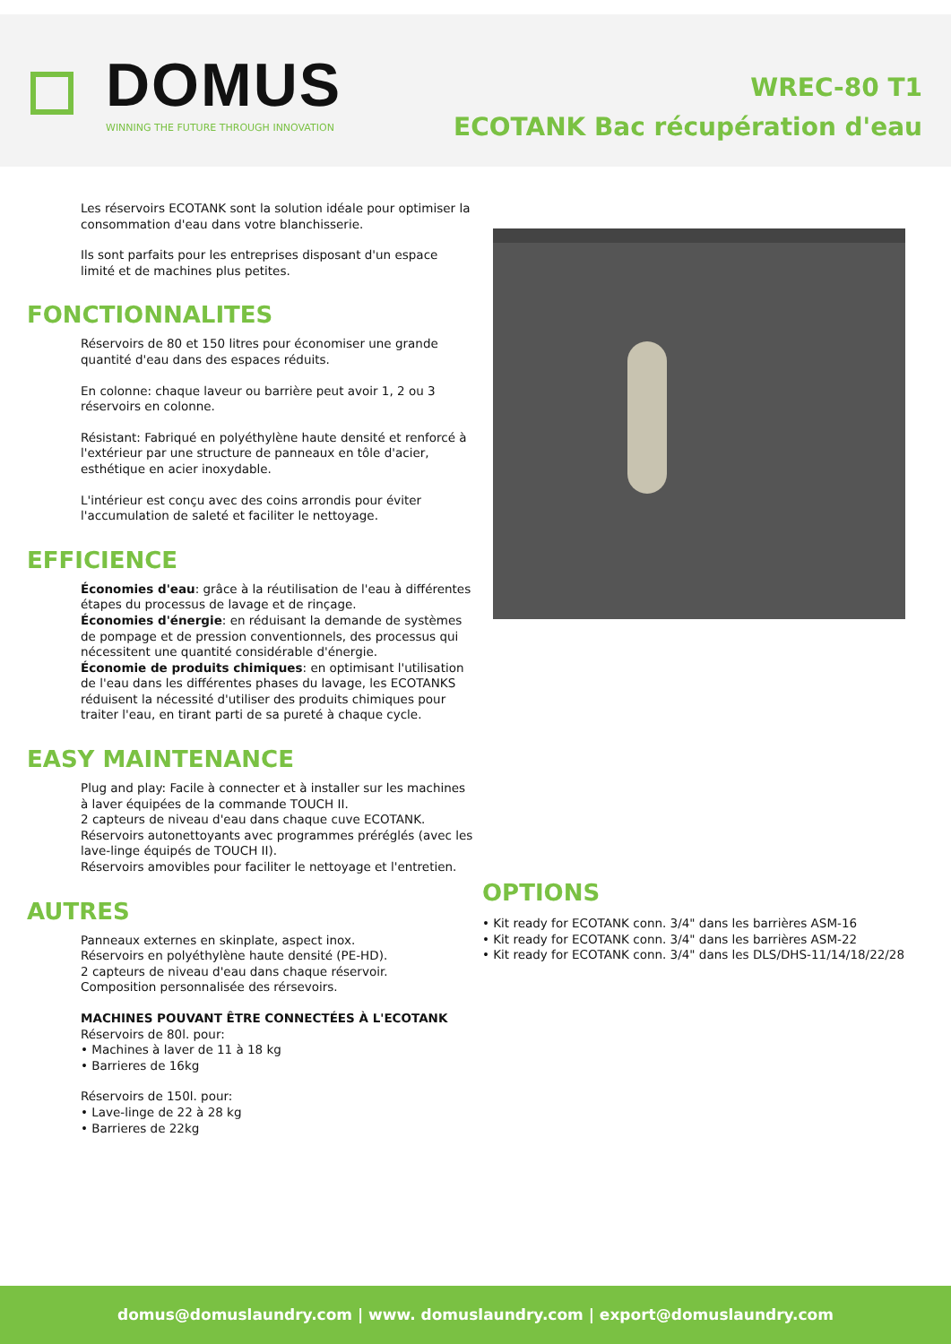DOMUS
WINNING THE FUTURE THROUGH INNOVATION
WREC-80 T1
ECOTANK Bac récupération d'eau
Les réservoirs ECOTANK sont la solution idéale pour optimiser la consommation d'eau dans votre blanchisserie.
Ils sont parfaits pour les entreprises disposant d'un espace limité et de machines plus petites.
FONCTIONNALITES
Réservoirs de 80 et 150 litres pour économiser une grande quantité d'eau dans des espaces réduits.
En colonne: chaque laveur ou barrière peut avoir 1, 2 ou 3 réservoirs en colonne.
Résistant: Fabriqué en polyéthylène haute densité et renforcé à l'extérieur par une structure de panneaux en tôle d'acier, esthétique en acier inoxydable.
L'intérieur est conçu avec des coins arrondis pour éviter l'accumulation de saleté et faciliter le nettoyage.
EFFICIENCE
Économies d'eau: grâce à la réutilisation de l'eau à différentes étapes du processus de lavage et de rinçage.
Économies d'énergie: en réduisant la demande de systèmes de pompage et de pression conventionnels, des processus qui nécessitent une quantité considérable d'énergie.
Économie de produits chimiques: en optimisant l'utilisation de l'eau dans les différentes phases du lavage, les ECOTANKS réduisent la nécessité d'utiliser des produits chimiques pour traiter l'eau, en tirant parti de sa pureté à chaque cycle.
EASY MAINTENANCE
Plug and play: Facile à connecter et à installer sur les machines à laver équipées de la commande TOUCH II.
2 capteurs de niveau d'eau dans chaque cuve ECOTANK.
Réservoirs autonettoyants avec programmes préréglés (avec les lave-linge équipés de TOUCH II).
Réservoirs amovibles pour faciliter le nettoyage et l'entretien.
AUTRES
Panneaux externes en skinplate, aspect inox.
Réservoirs en polyéthylène haute densité (PE-HD).
2 capteurs de niveau d'eau dans chaque réservoir.
Composition personnalisée des rérsevoirs.
MACHINES POUVANT ÊTRE CONNECTÉES À L'ECOTANK
Réservoirs de 80l. pour:
• Machines à laver de 11 à 18 kg
• Barrieres de 16kg
Réservoirs de 150l. pour:
• Lave-linge de 22 à 28 kg
• Barrieres de 22kg
OPTIONS
• Kit ready for ECOTANK conn. 3/4" dans les barrières ASM-16
• Kit ready for ECOTANK conn. 3/4" dans les barrières ASM-22
• Kit ready for ECOTANK conn. 3/4" dans les DLS/DHS-11/14/18/22/28
domus@domuslaundry.com | www. domuslaundry.com | export@domuslaundry.com